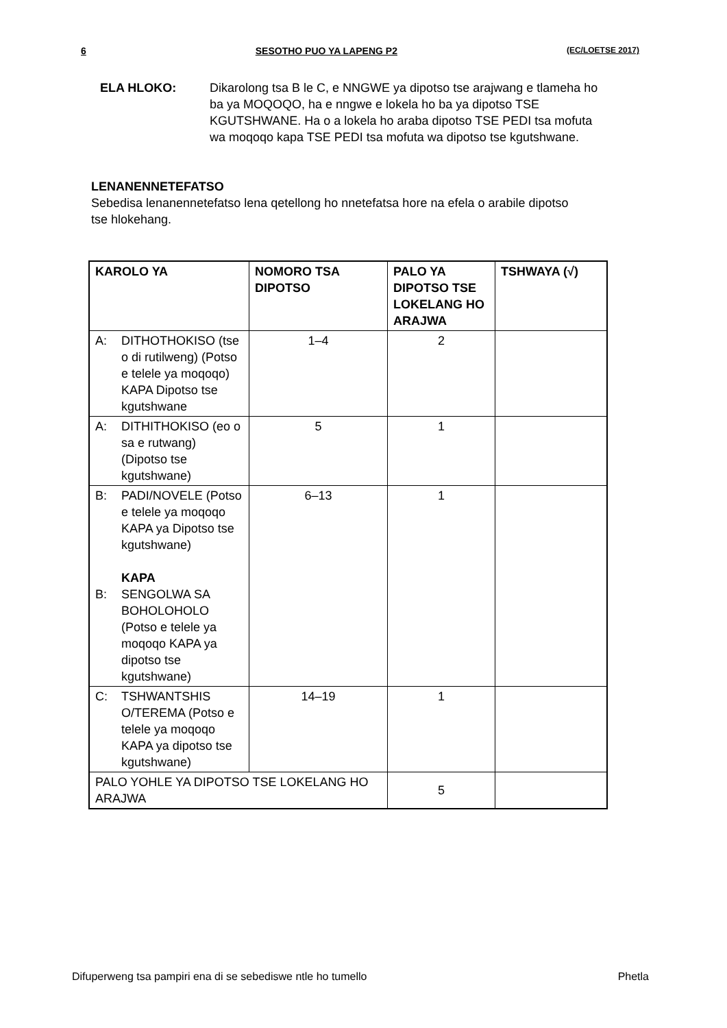6 SESOTHO PUO YA LAPENG P2 (EC/LOETSE 2017)
ELA HLOKO: Dikarolong tsa B le C, e NNGWE ya dipotso tse arajwang e tlameha ho ba ya MOQOQO, ha e nngwe e lokela ho ba ya dipotso TSE KGUTSHWANE. Ha o a lokela ho araba dipotso TSE PEDI tsa mofuta wa moqoqo kapa TSE PEDI tsa mofuta wa dipotso tse kgutshwane.
LENANENNETEFATSO
Sebedisa lenanennetefatso lena qetellong ho nnetefatsa hore na efela o arabile dipotso tse hlokehang.
| KAROLO YA | NOMORO TSA DIPOTSO | PALO YA DIPOTSO TSE LOKELANG HO ARAJWA | TSHWAYA (√) |
| --- | --- | --- | --- |
| A: DITHOTHOKISO (tse o di rutilweng) (Potso e telele ya moqoqo) KAPA Dipotso tse kgutshwane | 1–4 | 2 | |
| A: DITHITHOKISO (eo o sa e rutwang) (Dipotso tse kgutshwane) | 5 | 1 | |
| B: PADI/NOVELE (Potso e telele ya moqoqo KAPA ya Dipotso tse kgutshwane) KAPA B: SENGOLWA SA BOHOLOHOLO (Potso e telele ya moqoqo KAPA ya dipotso tse kgutshwane) | 6–13 | 1 | |
| C: TSHWANTSHIS O/TEREMA (Potso e telele ya moqoqo KAPA ya dipotso tse kgutshwane) | 14–19 | 1 | |
| PALO YOHLE YA DIPOTSO TSE LOKELANG HO ARAJWA | | 5 | |
Difuperweng tsa pampiri ena di se sebediswe ntle ho tumello Phetla